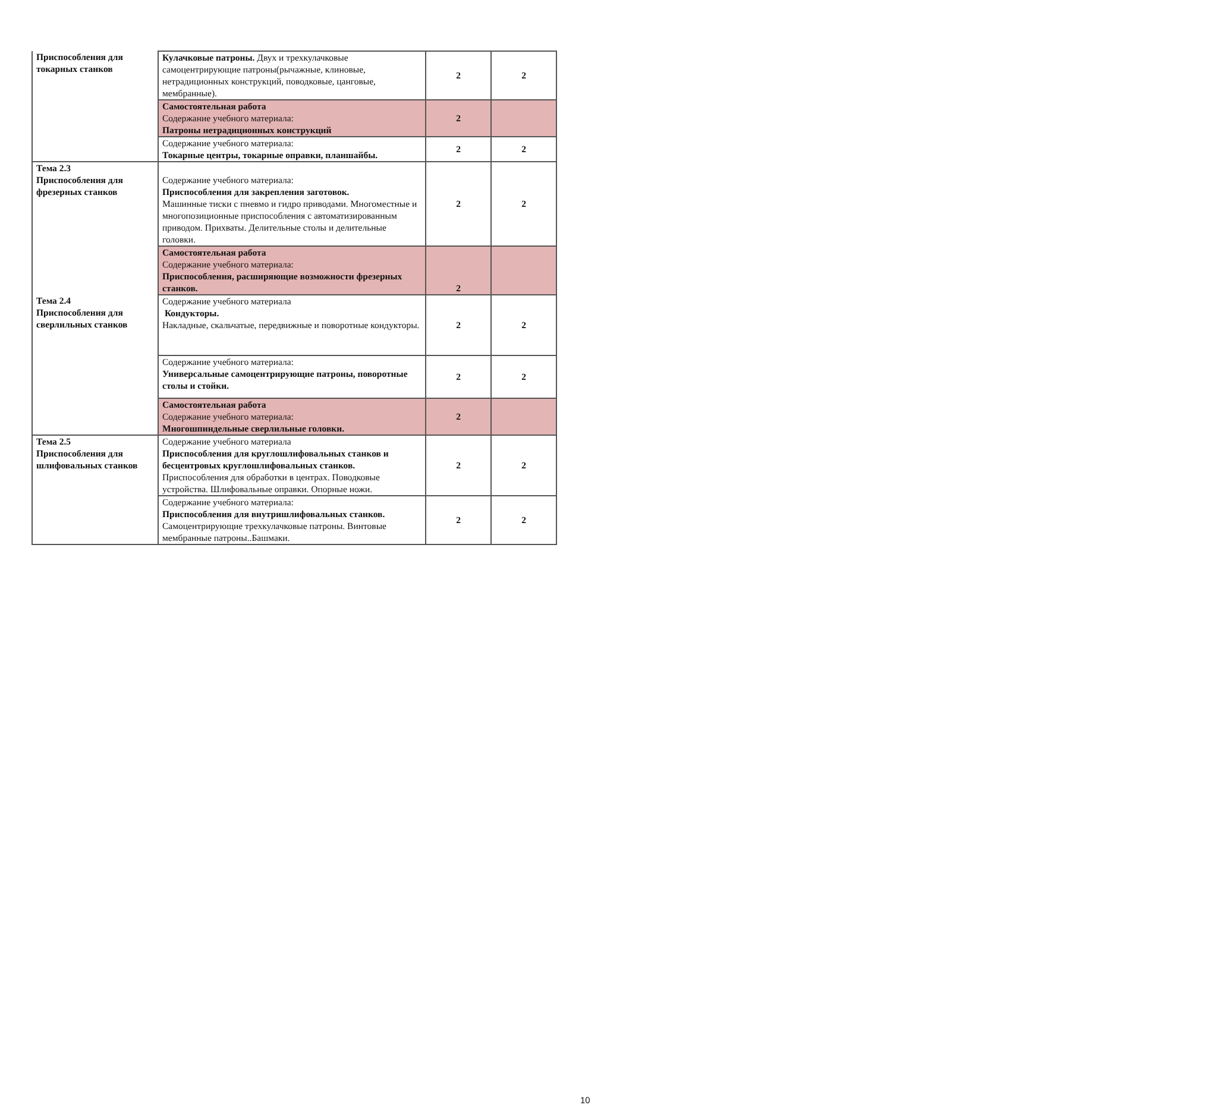| Приспособления для токарных станков | Кулачковые патроны. Двух и трехкулачковые самоцентрирующие патроны(рычажные, клиновые, нетрадиционных конструкций, поводковые, цанговые, мембранные). | 2 | 2 |
| | Самостоятельная работа Содержание учебного материала: Патроны нетрадиционных конструкций | 2 | |
| | Содержание учебного материала: Токарные центры, токарные оправки, планшайбы. | 2 | 2 |
| Тема 2.3 Приспособления для фрезерных станков | Содержание учебного материала: Приспособления для закрепления заготовок. Машинные тиски с пневмо и гидро приводами. Многоместные и многопозиционные приспособления с автоматизированным приводом. Прихваты. Делительные столы и делительные головки. | 2 | 2 |
| | Самостоятельная работа Содержание учебного материала: Приспособления, расширяющие возможности фрезерных станков. | 2 | |
| Тема 2.4 Приспособления для сверлильных станков | Содержание учебного материала Кондукторы. Накладные, скальчатые, передвижные и поворотные кондукторы. | 2 | 2 |
| | Содержание учебного материала: Универсальные самоцентрирующие патроны, поворотные столы и стойки. | 2 | 2 |
| | Самостоятельная работа Содержание учебного материала: Многошпиндельные сверлильные головки. | 2 | |
| Тема 2.5 Приспособления для шлифовальных станков | Содержание учебного материала Приспособления для круглошлифовальных станков и бесцентровых круглошлифовальных станков. Приспособления для обработки в центрах. Поводковые устройства. Шлифовальные оправки. Опорные ножи. | 2 | 2 |
| | Содержание учебного материала: Приспособления для внутришлифовальных станков. Самоцентрирующие трехкулачковые патроны. Винтовые мембранные патроны..Башмаки. | 2 | 2 |
10